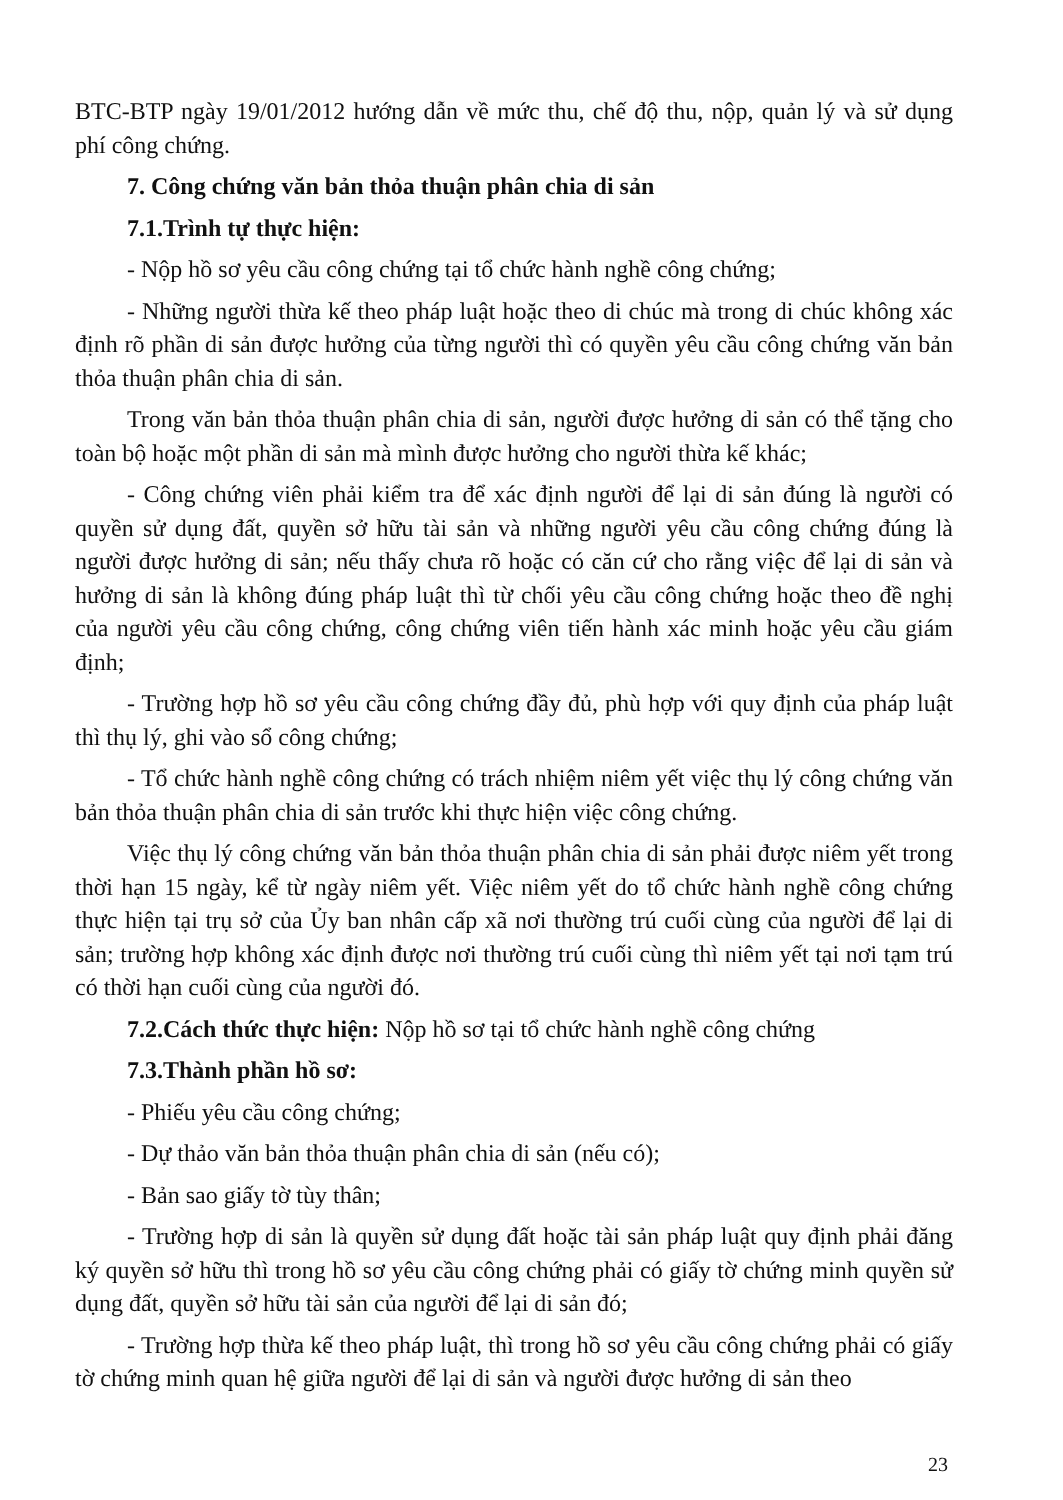BTC-BTP ngày 19/01/2012 hướng dẫn về mức thu, chế độ thu, nộp, quản lý và sử dụng phí công chứng.
7. Công chứng văn bản thỏa thuận phân chia di sản
7.1.Trình tự thực hiện:
- Nộp hồ sơ yêu cầu công chứng tại tổ chức hành nghề công chứng;
- Những người thừa kế theo pháp luật hoặc theo di chúc mà trong di chúc không xác định rõ phần di sản được hưởng của từng người thì có quyền yêu cầu công chứng văn bản thỏa thuận phân chia di sản.
Trong văn bản thỏa thuận phân chia di sản, người được hưởng di sản có thể tặng cho toàn bộ hoặc một phần di sản mà mình được hưởng cho người thừa kế khác;
- Công chứng viên phải kiểm tra để xác định người để lại di sản đúng là người có quyền sử dụng đất, quyền sở hữu tài sản và những người yêu cầu công chứng đúng là người được hưởng di sản; nếu thấy chưa rõ hoặc có căn cứ cho rằng việc để lại di sản và hưởng di sản là không đúng pháp luật thì từ chối yêu cầu công chứng hoặc theo đề nghị của người yêu cầu công chứng, công chứng viên tiến hành xác minh hoặc yêu cầu giám định;
- Trường hợp hồ sơ yêu cầu công chứng đầy đủ, phù hợp với quy định của pháp luật thì thụ lý, ghi vào sổ công chứng;
- Tổ chức hành nghề công chứng có trách nhiệm niêm yết việc thụ lý công chứng văn bản thỏa thuận phân chia di sản trước khi thực hiện việc công chứng.
Việc thụ lý công chứng văn bản thỏa thuận phân chia di sản phải được niêm yết trong thời hạn 15 ngày, kể từ ngày niêm yết. Việc niêm yết do tổ chức hành nghề công chứng thực hiện tại trụ sở của Ủy ban nhân cấp xã nơi thường trú cuối cùng của người để lại di sản; trường hợp không xác định được nơi thường trú cuối cùng thì niêm yết tại nơi tạm trú có thời hạn cuối cùng của người đó.
7.2.Cách thức thực hiện: Nộp hồ sơ tại tổ chức hành nghề công chứng
7.3.Thành phần hồ sơ:
- Phiếu yêu cầu công chứng;
- Dự thảo văn bản thỏa thuận phân chia di sản (nếu có);
- Bản sao giấy tờ tùy thân;
- Trường hợp di sản là quyền sử dụng đất hoặc tài sản pháp luật quy định phải đăng ký quyền sở hữu thì trong hồ sơ yêu cầu công chứng phải có giấy tờ chứng minh quyền sử dụng đất, quyền sở hữu tài sản của người để lại di sản đó;
- Trường hợp thừa kế theo pháp luật, thì trong hồ sơ yêu cầu công chứng phải có giấy tờ chứng minh quan hệ giữa người để lại di sản và người được hưởng di sản theo
23